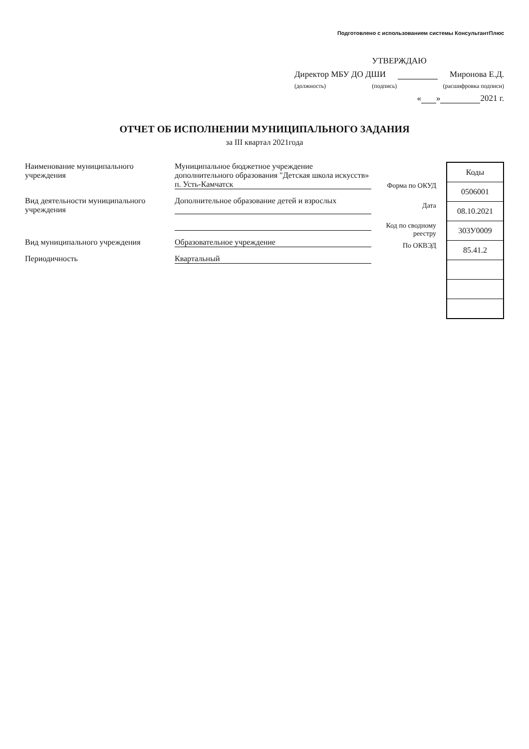Подготовлено с использованием системы КонсультантПлюс
УТВЕРЖДАЮ
Директор МБУ ДО ДШИ Миронова Е.Д.
(должность) (подпись) (расшифровка подписи)
« » 2021 г.
ОТЧЕТ ОБ ИСПОЛНЕНИИ МУНИЦИПАЛЬНОГО ЗАДАНИЯ
за III квартал 2021года
Наименование муниципального учреждения
Муниципальное бюджетное учреждение дополнительного образования "Детская школа искусств» п. Усть-Камчатск
Вид деятельности муниципального учреждения
Дополнительное образование детей и взрослых
Вид муниципального учреждения Образовательное учреждение
Периодичность Квартальный
Форма по ОКУД
Дата
Код по сводному реестру
По ОКВЭД
| Коды |
| --- |
| 0506001 |
| 08.10.2021 |
| 303У0009 |
| 85.41.2 |